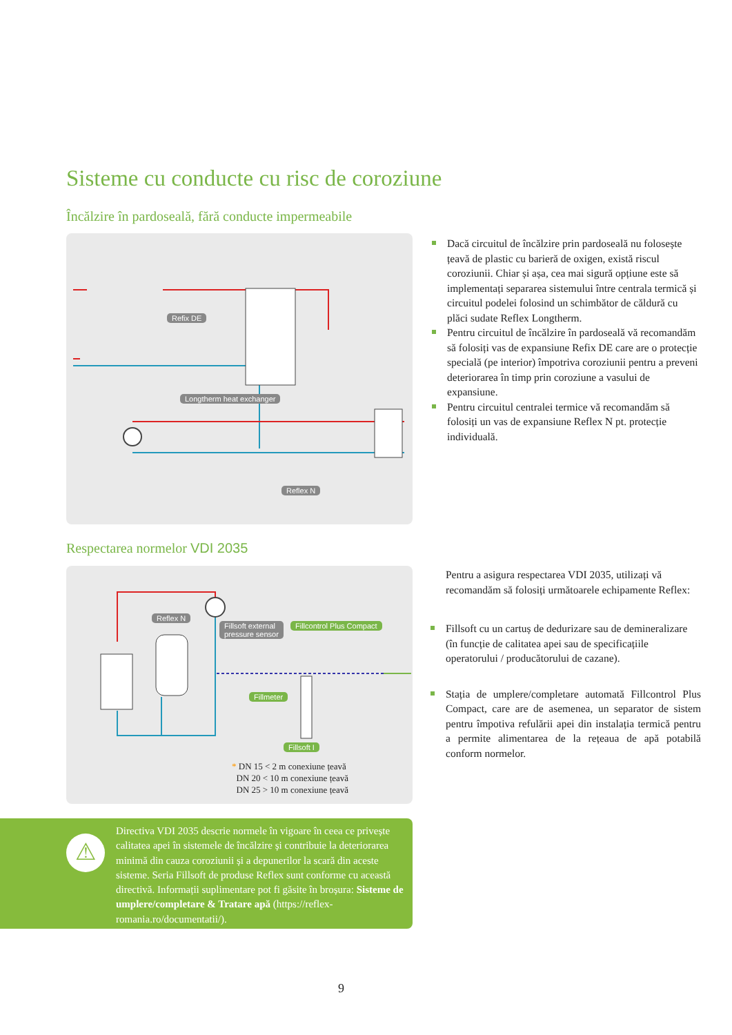Sisteme cu conducte cu risc de coroziune
Încălzire în pardoseală, fără conducte impermeabile
Refix DE
Longtherm heat exchanger
Reflex N
Dacă circuitul de încălzire prin pardoseală nu folosește țeavă de plastic cu barieră de oxigen, există riscul coroziunii. Chiar și așa, cea mai sigură opțiune este să implementați separarea sistemului între centrala termică și circuitul podelei folosind un schimbător de căldură cu plăci sudate Reflex Longtherm.
Pentru circuitul de încălzire în pardoseală vă recomandăm să folosiți vas de expansiune Refix DE care are o protecție specială (pe interior) împotriva coroziunii pentru a preveni deteriorarea în timp prin coroziune a vasului de expansiune.
Pentru circuitul centralei termice vă recomandăm să folosiți un vas de expansiune Reflex N pt. protecție individuală.
Respectarea normelor VDI 2035
Reflex N
Fillsoft external
pressure sensor
Fillcontrol Plus Compact
Fillmeter
Fillsoft I
* DN 15 < 2 m conexiune țeavă
DN 20 < 10 m conexiune țeavă
DN 25 > 10 m conexiune țeavă
Pentru a asigura respectarea VDI 2035, utilizați vă recomandăm să folosiți următoarele echipamente Reflex:
Fillsoft cu un cartuș de dedurizare sau de demineralizare (în funcție de calitatea apei sau de specificațiile operatorului / producătorului de cazane).
Stația de umplere/completare automată Fillcontrol Plus Compact, care are de asemenea, un separator de sistem pentru împotiva refulării apei din instalația termică pentru a permite alimentarea de la rețeaua de apă potabilă conform normelor.
⚠
Directiva VDI 2035 descrie normele în vigoare în ceea ce privește calitatea apei în sistemele de încălzire și contribuie la deteriorarea minimă din cauza coroziunii și a depunerilor la scară din aceste sisteme. Seria Fillsoft de produse Reflex sunt conforme cu această directivă. Informații suplimentare pot fi găsite în broșura: Sisteme de umplere/completare & Tratare apă (https://reflex-romania.ro/documentatii/).
9